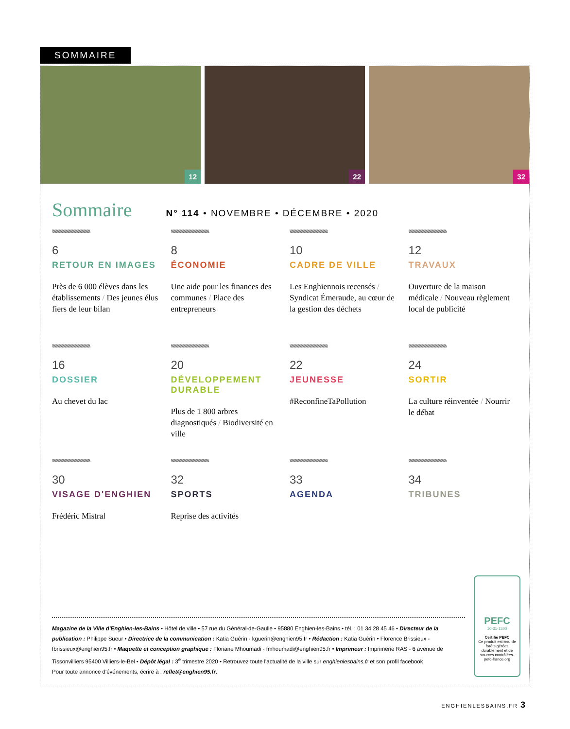SOMMAIRE
12
22
32
Sommaire
N° 114 • NOVEMBRE • DÉCEMBRE • 2020
\\\\\\\\\\\\\\\\\\\\\\\\\\\\\\\\\\\\\\\\\\\\\\\\\\\\
6
RETOUR EN IMAGES
Près de 6 000 élèves dans les établissements / Des jeunes élus fiers de leur bilan
\\\\\\\\\\\\\\\\\\\\\\\\\\\\\\\\\\\\\\\\\\\\\\\\\\\\
8
ÉCONOMIE
Une aide pour les finances des communes / Place des entrepreneurs
\\\\\\\\\\\\\\\\\\\\\\\\\\\\\\\\\\\\\\\\\\\\\\\\\\\\
10
CADRE DE VILLE
Les Enghiennois recensés / Syndicat Émeraude, au cœur de la gestion des déchets
\\\\\\\\\\\\\\\\\\\\\\\\\\\\\\\\\\\\\\\\\\\\\\\\\\\\
12
TRAVAUX
Ouverture de la maison médicale / Nouveau règlement local de publicité
\\\\\\\\\\\\\\\\\\\\\\\\\\\\\\\\\\\\\\\\\\\\\\\\\\\\
16
DOSSIER
Au chevet du lac
\\\\\\\\\\\\\\\\\\\\\\\\\\\\\\\\\\\\\\\\\\\\\\\\\\\\
20
DÉVELOPPEMENT DURABLE
Plus de 1 800 arbres diagnostiqués / Biodiversité en ville
\\\\\\\\\\\\\\\\\\\\\\\\\\\\\\\\\\\\\\\\\\\\\\\\\\\\
22
JEUNESSE
#ReconfineTaPollution
\\\\\\\\\\\\\\\\\\\\\\\\\\\\\\\\\\\\\\\\\\\\\\\\\\\\
24
SORTIR
La culture réinventée / Nourrir le débat
\\\\\\\\\\\\\\\\\\\\\\\\\\\\\\\\\\\\\\\\\\\\\\\\\\\\
30
VISAGE D'ENGHIEN
Frédéric Mistral
\\\\\\\\\\\\\\\\\\\\\\\\\\\\\\\\\\\\\\\\\\\\\\\\\\\\
32
SPORTS
Reprise des activités
\\\\\\\\\\\\\\\\\\\\\\\\\\\\\\\\\\\\\\\\\\\\\\\\\\\\
33
AGENDA
\\\\\\\\\\\\\\\\\\\\\\\\\\\\\\\\\\\\\\\\\\\\\\\\\\\\
34
TRIBUNES
Magazine de la Ville d'Enghien-les-Bains • Hôtel de ville • 57 rue du Général-de-Gaulle • 95880 Enghien-les-Bains • tél. : 01 34 28 45 46 • Directeur de la publication : Philippe Sueur • Directrice de la communication : Katia Guérin - kguerin@enghien95.fr • Rédaction : Katia Guérin • Florence Brissieux - fbrissieux@enghien95.fr • Maquette et conception graphique : Floriane Mhoumadi - fmhoumadi@enghien95.fr • Imprimeur : Imprimerie RAS - 6 avenue de Tissonvilliers 95400 Villiers-le-Bel • Dépôt légal : 3<sup>e</sup> trimestre 2020 • Retrouvez toute l'actualité de la ville sur enghienlesbains.fr et son profil facebook
Pour toute annonce d'événements, écrire à : reflet@enghien95.fr.
PEFC
10-31-1300
Certifié PEFC
Ce produit est issu de forêts gérées durablement et de sources contrôlées.
pefc-france.org
ENGHIENLESBAINS.FR 3